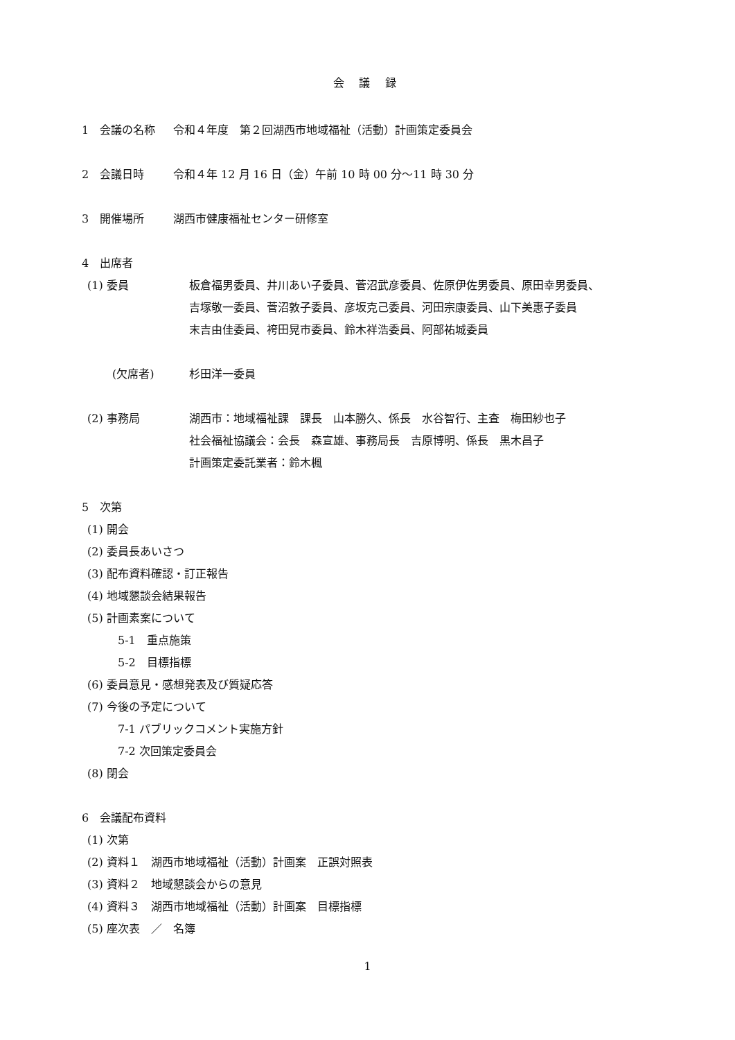会 議 録
1　会議の名称 令和４年度　第２回湖西市地域福祉（活動）計画策定委員会
2　会議日時 令和４年 12 月 16 日（金）午前 10 時 00 分～11 時 30 分
3　開催場所 湖西市健康福祉センター研修室
4　出席者
(1) 委員 板倉福男委員、井川あい子委員、菅沼武彦委員、佐原伊佐男委員、原田幸男委員、
吉塚敬一委員、菅沼敦子委員、彦坂克己委員、河田宗康委員、山下美惠子委員
末吉由佳委員、袴田晃市委員、鈴木祥浩委員、阿部祐城委員
(欠席者) 杉田洋一委員
(2) 事務局 湖西市：地域福祉課　課長　山本勝久、係長　水谷智行、主査　梅田紗也子
社会福祉協議会：会長　森宣雄、事務局長　吉原博明、係長　黒木昌子
計画策定委託業者：鈴木楓
5　次第
(1) 開会
(2) 委員長あいさつ
(3) 配布資料確認・訂正報告
(4) 地域懇談会結果報告
(5) 計画素案について
5-1　重点施策
5-2　目標指標
(6) 委員意見・感想発表及び質疑応答
(7) 今後の予定について
7-1 パブリックコメント実施方針
7-2 次回策定委員会
(8) 閉会
6　会議配布資料
(1) 次第
(2) 資料１　湖西市地域福祉（活動）計画案　正誤対照表
(3) 資料２　地域懇談会からの意見
(4) 資料３　湖西市地域福祉（活動）計画案　目標指標
(5) 座次表　／　名簿
1